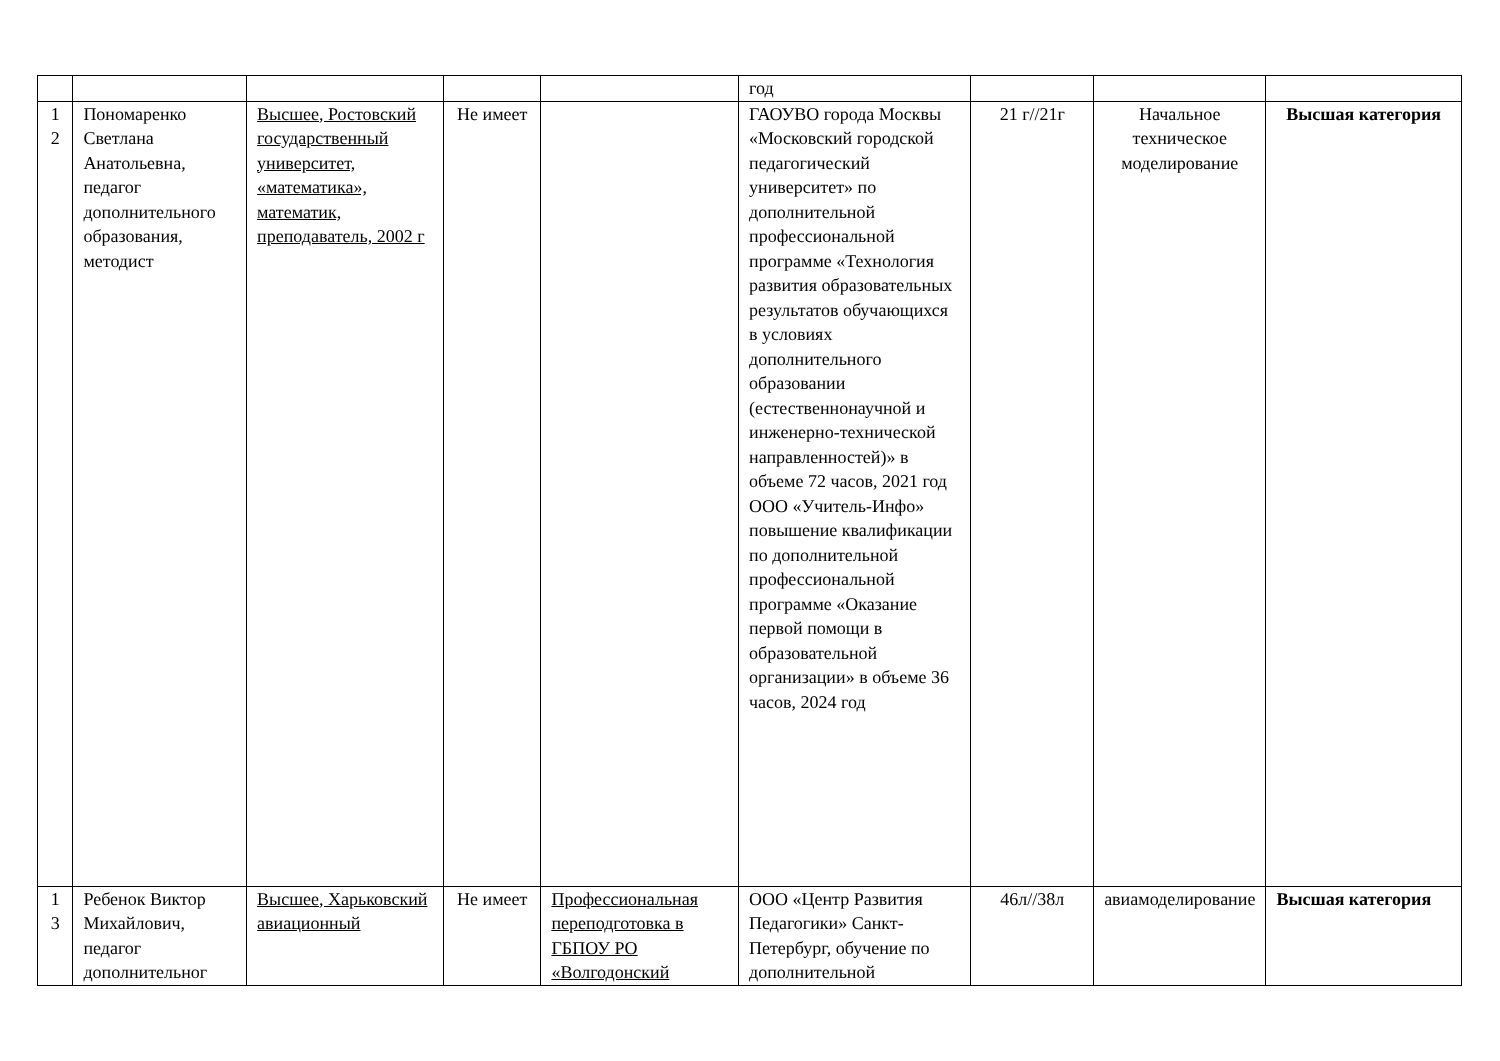| | | | | | год | | | |
| 1 2 | Пономаренко Светлана Анатольевна, педагог дополнительного образования, методист | Высшее, Ростовский государственный университет, «математика», математик, преподаватель, 2002 г | Не имеет | | ГАОУВО города Москвы «Московский городской педагогический университет» по дополнительной профессиональной программе «Технология развития образовательных результатов обучающихся в условиях дополнительного образовании (естественнонаучной и инженерно-технической направленностей)» в объеме 72 часов, 2021 год ООО «Учитель-Инфо» повышение квалификации по дополнительной профессиональной программе «Оказание первой помощи в образовательной организации» в объеме 36 часов, 2024 год | 21 г//21г | Начальное техническое моделирование | Высшая категория |
| 1 3 | Ребенок Виктор Михайлович, педагог дополнительног | Высшее, Харьковский авиационный | Не имеет | Профессиональная переподготовка в ГБПОУ РО «Волгодонский | ООО «Центр Развития Педагогики» Санкт-Петербург, обучение по дополнительной | 46л//38л | авиамоделирование | Высшая категория |